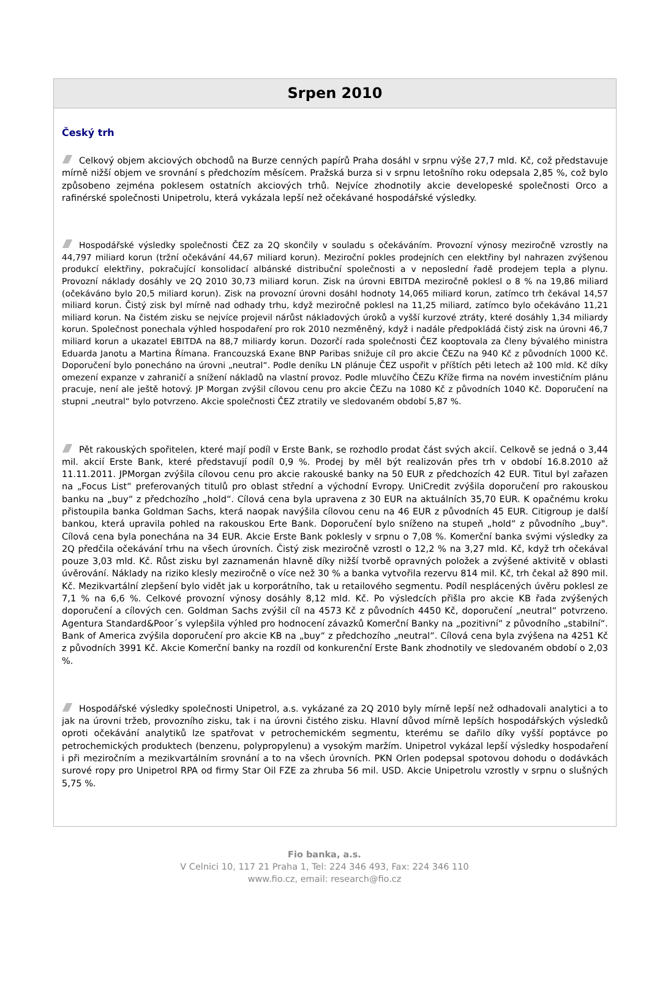Srpen 2010
Český trh
Celkový objem akciových obchodů na Burze cenných papírů Praha dosáhl v srpnu výše 27,7 mld. Kč, což představuje mírně nižší objem ve srovnání s předchozím měsícem. Pražská burza si v srpnu letošního roku odepsala 2,85 %, což bylo způsobeno zejména poklesem ostatních akciových trhů. Nejvíce zhodnotily akcie developeské společnosti Orco a rafinérské společnosti Unipetrolu, která vykázala lepší než očekávané hospodářské výsledky.
Hospodářské výsledky společnosti ČEZ za 2Q skončily v souladu s očekáváním. Provozní výnosy meziročně vzrostly na 44,797 miliard korun (tržní očekávání 44,67 miliard korun). Meziroční pokles prodejních cen elektřiny byl nahrazen zvýšenou produkcí elektřiny, pokračující konsolidací albánské distribuční společnosti a v neposlední řadě prodejem tepla a plynu. Provozní náklady dosáhly ve 2Q 2010 30,73 miliard korun. Zisk na úrovni EBITDA meziročně poklesl o 8 % na 19,86 miliard (očekáváno bylo 20,5 miliard korun). Zisk na provozní úrovni dosáhl hodnoty 14,065 miliard korun, zatímco trh čekával 14,57 miliard korun. Čistý zisk byl mírně nad odhady trhu, když meziročně poklesl na 11,25 miliard, zatímco bylo očekáváno 11,21 miliard korun. Na čistém zisku se nejvíce projevil nárůst nákladových úroků a vyšší kurzové ztráty, které dosáhly 1,34 miliardy korun. Společnost ponechala výhled hospodaření pro rok 2010 nezměněný, když i nadále předpokládá čistý zisk na úrovni 46,7 miliard korun a ukazatel EBITDA na 88,7 miliardy korun. Dozorčí rada společnosti ČEZ kooptovala za členy bývalého ministra Eduarda Janotu a Martina Římana. Francouzská Exane BNP Paribas snižuje cíl pro akcie ČEZu na 940 Kč z původních 1000 Kč. Doporučení bylo ponecháno na úrovni „neutral“. Podle deníku LN plánuje ČEZ uspořit v příštích pěti letech až 100 mld. Kč díky omezení expanze v zahraničí a snížení nákladů na vlastní provoz. Podle mluvčího ČEZu Kříže firma na novém investičním plánu pracuje, není ale ještě hotový. JP Morgan zvýšil cílovou cenu pro akcie ČEZu na 1080 Kč z původních 1040 Kč. Doporučení na stupni „neutral“ bylo potvrzeno. Akcie společnosti ČEZ ztratily ve sledovaném období 5,87 %.
Pět rakouských spořitelen, které mají podíl v Erste Bank, se rozhodlo prodat část svých akcií. Celkově se jedná o 3,44 mil. akcií Erste Bank, které představují podíl 0,9 %. Prodej by měl být realizován přes trh v období 16.8.2010 až 11.11.2011. JPMorgan zvýšila cílovou cenu pro akcie rakouské banky na 50 EUR z předchozích 42 EUR. Titul byl zařazen na „Focus List“ preferovaných titulů pro oblast střední a východní Evropy. UniCredit zvýšila doporučení pro rakouskou banku na „buy“ z předchozího „hold“. Cílová cena byla upravena z 30 EUR na aktuálních 35,70 EUR. K opačnému kroku přistoupila banka Goldman Sachs, která naopak navýšila cílovou cenu na 46 EUR z původních 45 EUR. Citigroup je další bankou, která upravila pohled na rakouskou Erte Bank. Doporučení bylo sníženo na stupeň „hold“ z původního „buy". Cílová cena byla ponechána na 34 EUR. Akcie Erste Bank poklesly v srpnu o 7,08 %. Komerční banka svými výsledky za 2Q předčila očekávání trhu na všech úrovních. Čistý zisk meziročně vzrostl o 12,2 % na 3,27 mld. Kč, když trh očekával pouze 3,03 mld. Kč. Růst zisku byl zaznamenán hlavně díky nižší tvorbě opravných položek a zvýšené aktivitě v oblasti úvěrování. Náklady na riziko klesly meziročně o více než 30 % a banka vytvořila rezervu 814 mil. Kč, trh čekal až 890 mil. Kč. Mezikvartální zlepšení bylo vidět jak u korporátního, tak u retailového segmentu. Podíl nesplácených úvěru poklesl ze 7,1 % na 6,6 %. Celkové provozní výnosy dosáhly 8,12 mld. Kč. Po výsledcích přišla pro akcie KB řada zvýšených doporučení a cílových cen. Goldman Sachs zvýšil cíl na 4573 Kč z původních 4450 Kč, doporučení „neutral“ potvrzeno. Agentura Standard&Poor´s vylepšila výhled pro hodnocení závazků Komerční Banky na „pozitivní“ z původního „stabilní“. Bank of America zvýšila doporučení pro akcie KB na „buy“ z předchozího „neutral“. Cílová cena byla zvýšena na 4251 Kč z původních 3991 Kč. Akcie Komerční banky na rozdíl od konkurenční Erste Bank zhodnotily ve sledovaném období o 2,03 %.
Hospodářské výsledky společnosti Unipetrol, a.s. vykázané za 2Q 2010 byly mírně lepší než odhadovali analytici a to jak na úrovni tržeb, provozního zisku, tak i na úrovni čistého zisku. Hlavní důvod mírně lepších hospodářských výsledků oproti očekávání analytiků lze spatřovat v petrochemickém segmentu, kterému se dařilo díky vyšší poptávce po petrochemických produktech (benzenu, polypropylenu) a vysokým maržím. Unipetrol vykázal lepší výsledky hospodaření i při meziročním a mezikvartálním srovnání a to na všech úrovních. PKN Orlen podepsal spotovou dohodu o dodávkách surové ropy pro Unipetrol RPA od firmy Star Oil FZE za zhruba 56 mil. USD. Akcie Unipetrolu vzrostly v srpnu o slušných 5,75 %.
Fio banka, a.s.
V Celnici 10, 117 21 Praha 1, Tel: 224 346 493, Fax: 224 346 110
www.fio.cz, email: research@fio.cz